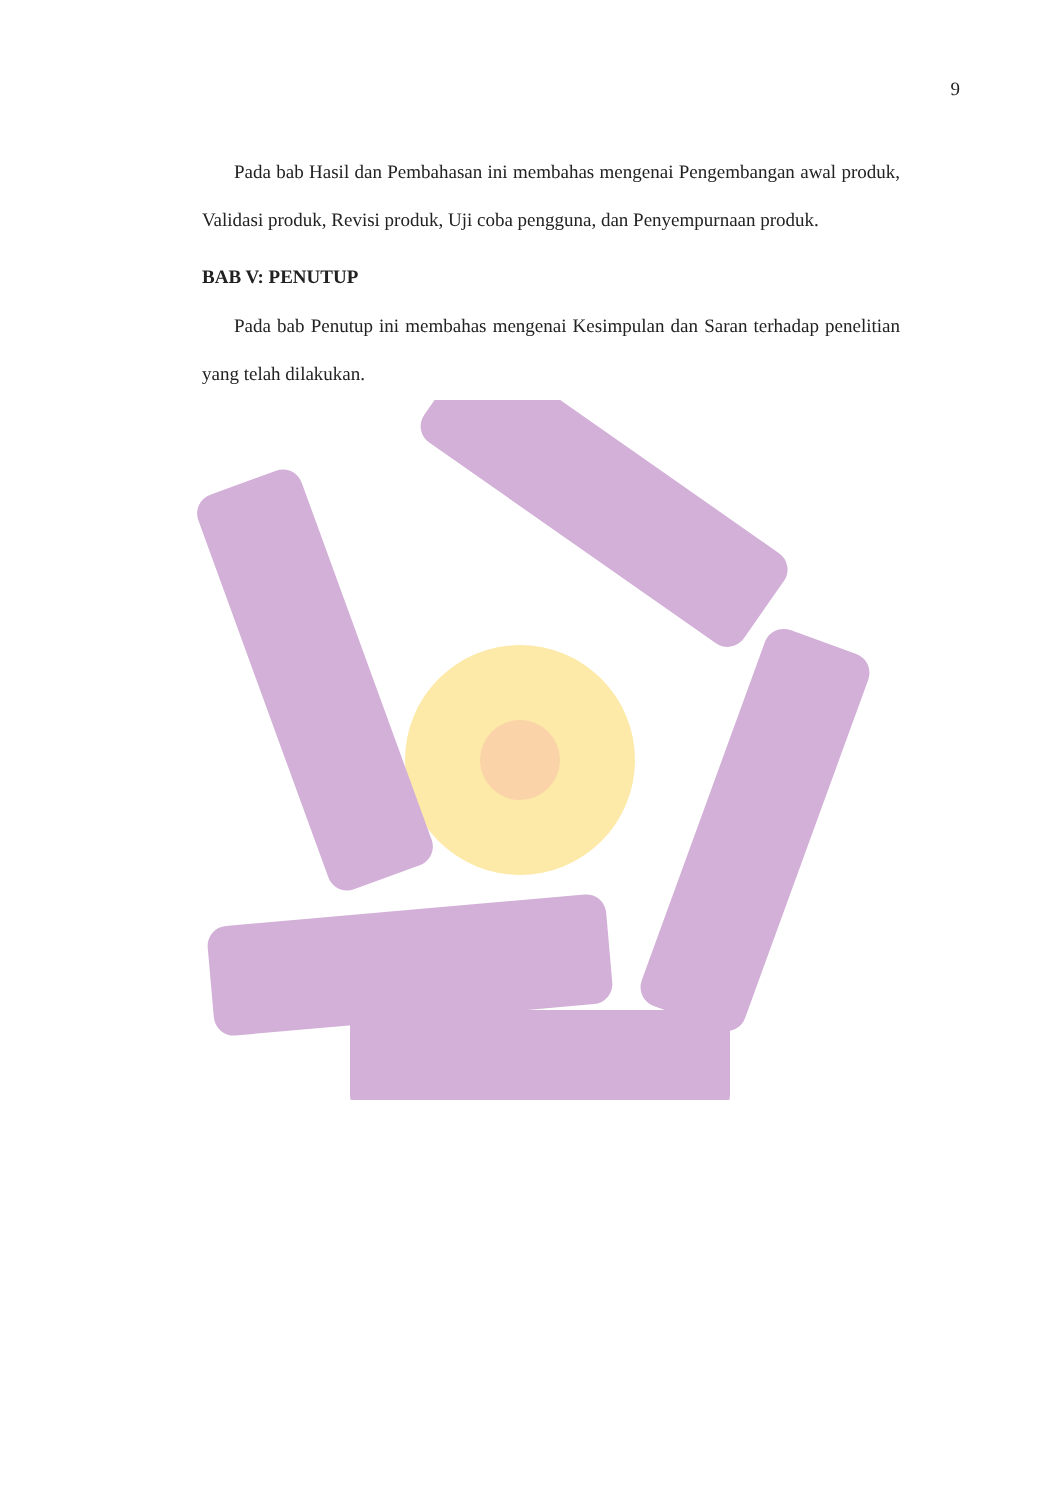9
Pada bab Hasil dan Pembahasan ini membahas mengenai Pengembangan awal produk, Validasi produk, Revisi produk, Uji coba pengguna, dan Penyempurnaan produk.
BAB V: PENUTUP
Pada bab Penutup ini membahas mengenai Kesimpulan dan Saran terhadap penelitian yang telah dilakukan.